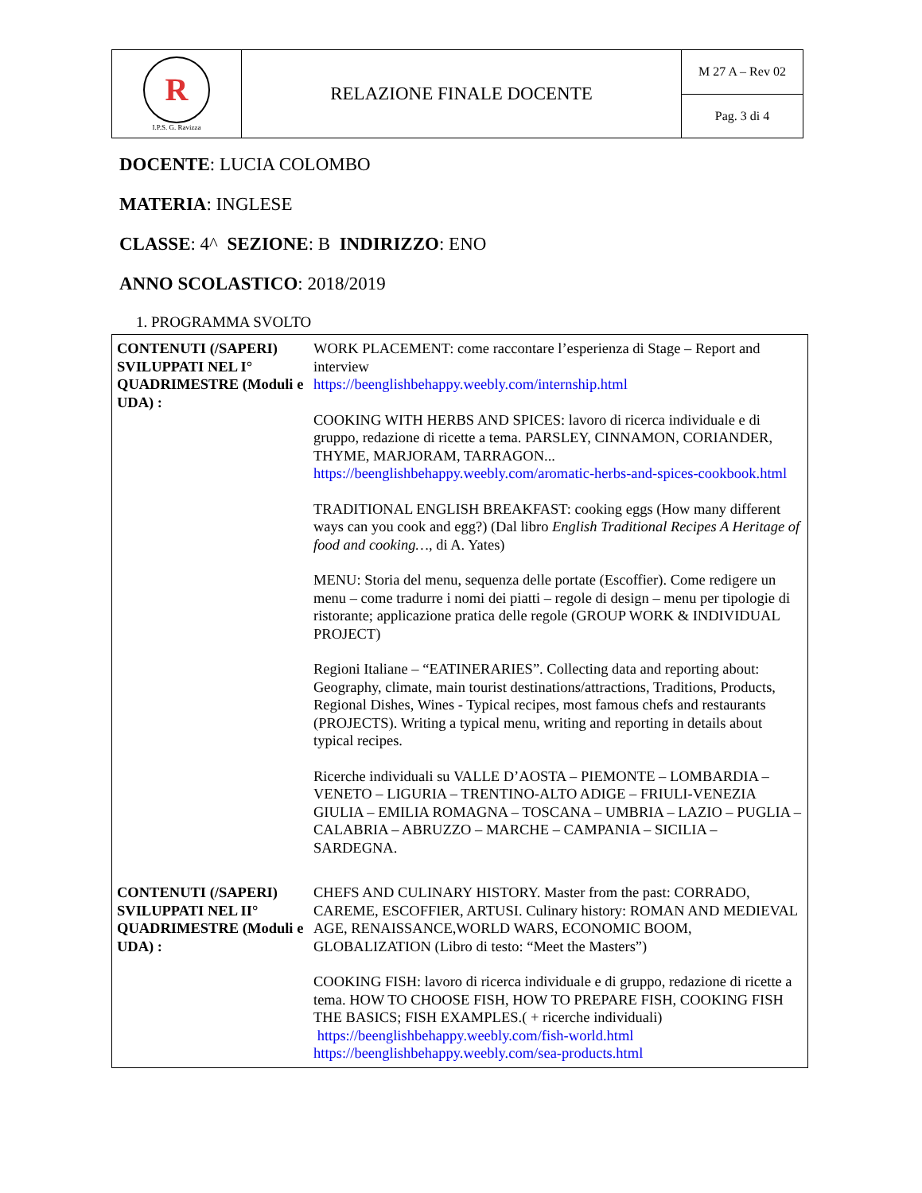| R I.P.S. G. Ravizza | RELAZIONE FINALE DOCENTE | M 27 A – Rev 02 |
| | | Pag. 3 di 4 |
DOCENTE: LUCIA COLOMBO
MATERIA: INGLESE
CLASSE: 4^ SEZIONE: B INDIRIZZO: ENO
ANNO SCOLASTICO: 2018/2019
1. PROGRAMMA SVOLTO
| CONTENUTI (/SAPERI) SVILUPPATI NEL I° QUADRIMESTRE (Moduli e UDA) : | WORK PLACEMENT: come raccontare l’esperienza di Stage – Report and interview https://beenglishbehappy.weebly.com/internship.html COOKING WITH HERBS AND SPICES: lavoro di ricerca individuale e di gruppo, redazione di ricette a tema. PARSLEY, CINNAMON, CORIANDER, THYME, MARJORAM, TARRAGON... https://beenglishbehappy.weebly.com/aromatic-herbs-and-spices-cookbook.html TRADITIONAL ENGLISH BREAKFAST: cooking eggs (How many different ways can you cook and egg?) (Dal libro English Traditional Recipes A Heritage of food and cooking… , di A. Yates) MENU: Storia del menu, sequenza delle portate (Escoffier). Come redigere un menu – come tradurre i nomi dei piatti – regole di design – menu per tipologie di ristorante; applicazione pratica delle regole (GROUP WORK & INDIVIDUAL PROJECT) Regioni Italiane – “EATINERARIES”. Collecting data and reporting about: Geography, climate, main tourist destinations/attractions, Traditions, Products, Regional Dishes, Wines - Typical recipes, most famous chefs and restaurants (PROJECTS). Writing a typical menu, writing and reporting in details about typical recipes. Ricerche individuali su VALLE D’AOSTA – PIEMONTE – LOMBARDIA – VENETO – LIGURIA – TRENTINO-ALTO ADIGE – FRIULI-VENEZIA GIULIA – EMILIA ROMAGNA – TOSCANA – UMBRIA – LAZIO – PUGLIA – CALABRIA – ABRUZZO – MARCHE – CAMPANIA – SICILIA – SARDEGNA. |
| CONTENUTI (/SAPERI) SVILUPPATI NEL II° QUADRIMESTRE (Moduli e UDA) : | CHEFS AND CULINARY HISTORY. Master from the past: CORRADO, CAREME, ESCOFFIER, ARTUSI. Culinary history: ROMAN AND MEDIEVAL AGE, RENAISSANCE,WORLD WARS, ECONOMIC BOOM, GLOBALIZATION (Libro di testo: “Meet the Masters”) COOKING FISH: lavoro di ricerca individuale e di gruppo, redazione di ricette a tema. HOW TO CHOOSE FISH, HOW TO PREPARE FISH, COOKING FISH THE BASICS; FISH EXAMPLES.( + ricerche individuali) https://beenglishbehappy.weebly.com/fish-world.html https://beenglishbehappy.weebly.com/sea-products.html |